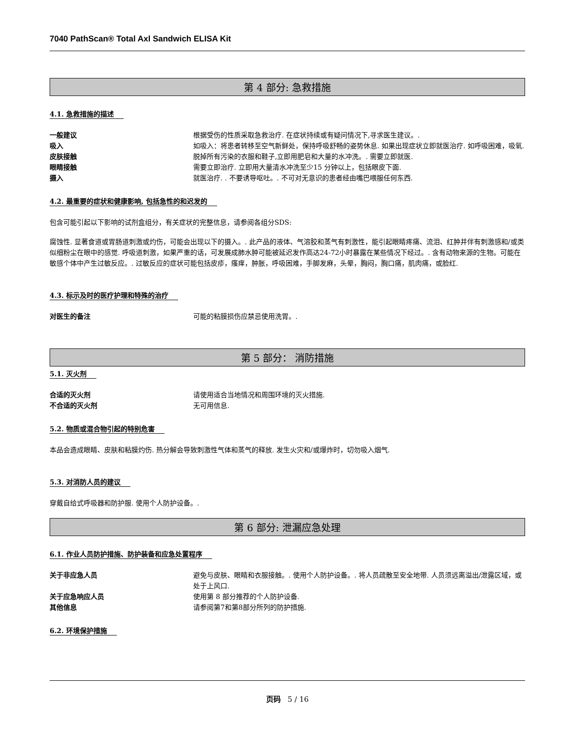7040 PathScan® Total Axl Sandwich ELISA Kit
第 4 部分: 急救措施
4.1. 急救措施的描述
一般建议 根据受伤的性质采取急救治疗. 在症状持续或有疑问情况下,寻求医生建议。.
吸入 如吸入：将患者转移至空气新鲜处，保持呼吸舒畅的姿势休息. 如果出现症状立即就医治疗. 如呼吸困难，吸氧.
皮肤接触 脱掉所有污染的衣服和鞋子,立即用肥皂和大量的水冲洗。. 需要立即就医.
眼睛接触 需要立即治疗. 立即用大量清水冲洗至少15 分钟以上，包括眼皮下面.
摄入 就医治疗. . 不要诱导呕吐。. 不可对无意识的患者经由嘴巴喂服任何东西.
4.2. 最重要的症状和健康影响, 包括急性的和迟发的
包含可能引起以下影响的试剂盒组分，有关症状的完整信息，请参阅各组分SDS:
腐蚀性. 显著食道或胃肠道刺激或灼伤，可能会出现以下的摄入。. 此产品的液体、气溶胶和蒸气有刺激性，能引起眼睛疼痛、流泪、红肿并伴有刺激感和/或类似细粉尘在眼中的感觉. 呼吸道刺激，如果严重的话，可发展成肺水肿可能被延迟发作高达24-72小时暴露在某些情况下经过。. 含有动物来源的生物。可能在敏感个体中产生过敏反应。. 过敏反应的症状可能包括皮疹，瘙痒，肿胀，呼吸困难，手脚发麻，头晕，胸闷，胸口痛，肌肉痛，或脸红.
4.3. 标示及时的医疗护理和特殊的治疗
对医生的备注 可能的粘膜损伤应禁忌使用洗胃。.
第 5 部分： 消防措施
5.1. 灭火剂
合适的灭火剂 请使用适合当地情况和周围环境的灭火措施.
不合适的灭火剂 无可用信息.
5.2. 物质或混合物引起的特别危害
本品会造成眼睛、皮肤和粘膜灼伤. 热分解会导致刺激性气体和蒸气的释放. 发生火灾和/或爆炸时，切勿吸入烟气.
5.3. 对消防人员的建议
穿戴自给式呼吸器和防护服. 使用个人防护设备。.
第 6 部分: 泄漏应急处理
6.1. 作业人员防护措施、防护装备和应急处置程序
关于非应急人员 避免与皮肤、眼睛和衣服接触。. 使用个人防护设备。. 将人员疏散至安全地带. 人员须远离溢出/泄露区域，或处于上风口.
关于应急响应人员 使用第 8 部分推荐的个人防护设备.
其他信息 请参阅第7和第8部分所列的防护措施.
6.2. 环境保护措施
页码 5 / 16